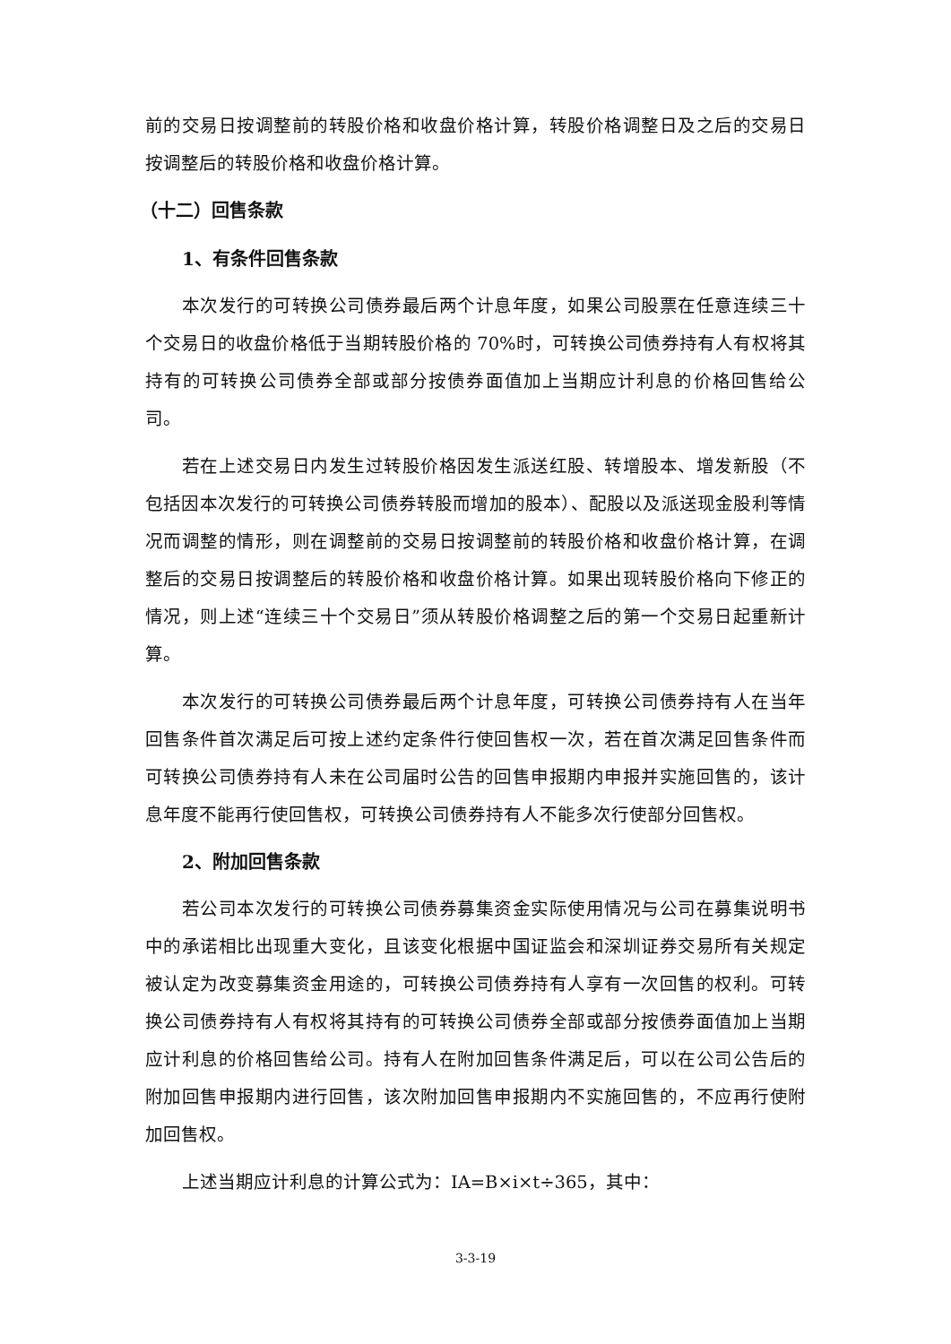前的交易日按调整前的转股价格和收盘价格计算，转股价格调整日及之后的交易日按调整后的转股价格和收盘价格计算。
（十二）回售条款
1、有条件回售条款
本次发行的可转换公司债券最后两个计息年度，如果公司股票在任意连续三十个交易日的收盘价格低于当期转股价格的 70%时，可转换公司债券持有人有权将其持有的可转换公司债券全部或部分按债券面值加上当期应计利息的价格回售给公司。
若在上述交易日内发生过转股价格因发生派送红股、转增股本、增发新股（不包括因本次发行的可转换公司债券转股而增加的股本）、配股以及派送现金股利等情况而调整的情形，则在调整前的交易日按调整前的转股价格和收盘价格计算，在调整后的交易日按调整后的转股价格和收盘价格计算。如果出现转股价格向下修正的情况，则上述“连续三十个交易日”须从转股价格调整之后的第一个交易日起重新计算。
本次发行的可转换公司债券最后两个计息年度，可转换公司债券持有人在当年回售条件首次满足后可按上述约定条件行使回售权一次，若在首次满足回售条件而可转换公司债券持有人未在公司届时公告的回售申报期内申报并实施回售的，该计息年度不能再行使回售权，可转换公司债券持有人不能多次行使部分回售权。
2、附加回售条款
若公司本次发行的可转换公司债券募集资金实际使用情况与公司在募集说明书中的承诺相比出现重大变化，且该变化根据中国证监会和深圳证券交易所有关规定被认定为改变募集资金用途的，可转换公司债券持有人享有一次回售的权利。可转换公司债券持有人有权将其持有的可转换公司债券全部或部分按债券面值加上当期应计利息的价格回售给公司。持有人在附加回售条件满足后，可以在公司公告后的附加回售申报期内进行回售，该次附加回售申报期内不实施回售的，不应再行使附加回售权。
上述当期应计利息的计算公式为：IA=B×i×t÷365，其中：
3-3-19